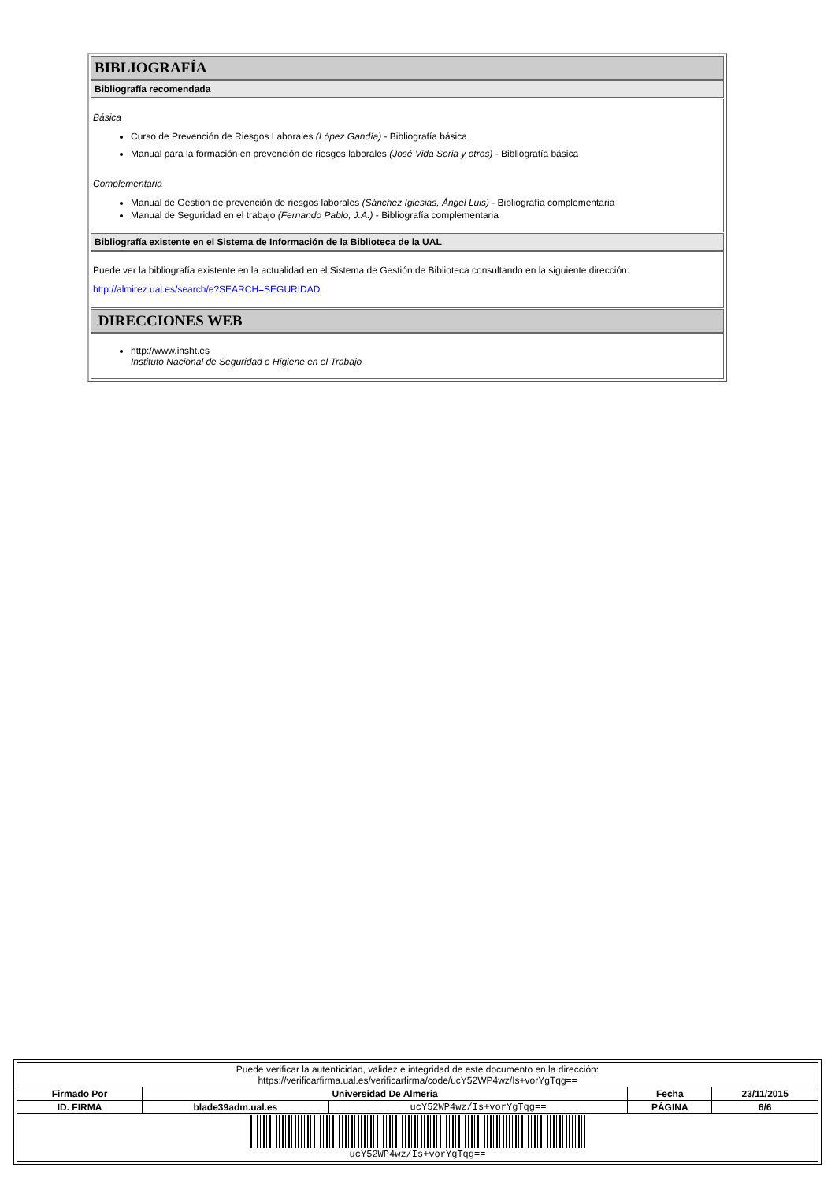BIBLIOGRAFÍA
Bibliografía recomendada
Básica
Curso de Prevención de Riesgos Laborales (López Gandía) - Bibliografía básica
Manual para la formación en prevención de riesgos laborales (José Vida Soria y otros) - Bibliografía básica
Complementaria
Manual de Gestión de prevención de riesgos laborales (Sánchez Iglesias, Ángel Luis) - Bibliografía complementaria
Manual de Seguridad en el trabajo (Fernando Pablo, J.A.) - Bibliografía complementaria
Bibliografía existente en el Sistema de Información de la Biblioteca de la UAL
Puede ver la bibliografía existente en la actualidad en el Sistema de Gestión de Biblioteca consultando en la siguiente dirección:
http://almirez.ual.es/search/e?SEARCH=SEGURIDAD
DIRECCIONES WEB
http://www.insht.es
Instituto Nacional de Seguridad e Higiene en el Trabajo
| Puede verificar la autenticidad, validez e integridad de este documento en la dirección: https://verificarfirma.ual.es/verificarfirma/code/ucY52WP4wz/Is+vorYgTqg== | | | | |
| Firmado Por | Universidad De Almeria | | Fecha | 23/11/2015 |
| ID. FIRMA | blade39adm.ual.es | ucY52WP4wz/Is+vorYgTqg== | PÁGINA | 6/6 |
| ucY52WP4wz/Is+vorYgTqg== | | | | |